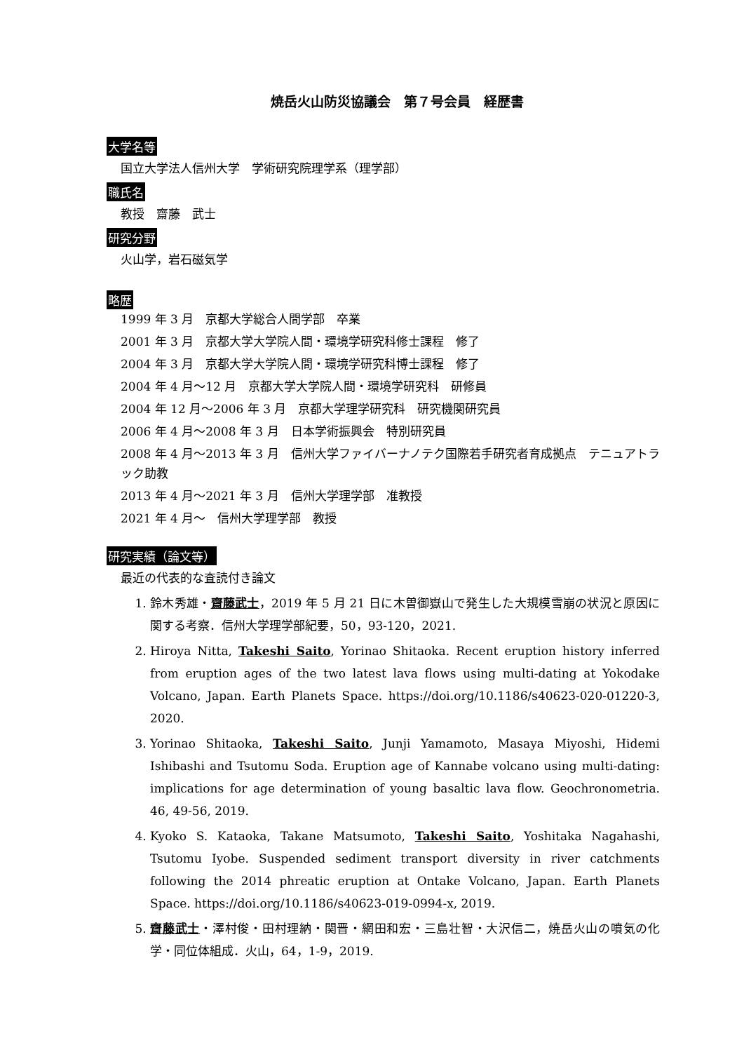焼岳火山防災協議会　第７号会員　経歴書
大学名等
国立大学法人信州大学　学術研究院理学系（理学部）
職氏名
教授　齋藤　武士
研究分野
火山学，岩石磁気学
略歴
1999 年 3 月　京都大学総合人間学部　卒業
2001 年 3 月　京都大学大学院人間・環境学研究科修士課程　修了
2004 年 3 月　京都大学大学院人間・環境学研究科博士課程　修了
2004 年 4 月～12 月　京都大学大学院人間・環境学研究科　研修員
2004 年 12 月～2006 年 3 月　京都大学理学研究科　研究機関研究員
2006 年 4 月～2008 年 3 月　日本学術振興会　特別研究員
2008 年 4 月～2013 年 3 月　信州大学ファイバーナノテク国際若手研究者育成拠点　テニュアトラック助教
2013 年 4 月～2021 年 3 月　信州大学理学部　准教授
2021 年 4 月～　信州大学理学部　教授
研究実績（論文等）
最近の代表的な査読付き論文
1. 鈴木秀雄・齋藤武士，2019 年 5 月 21 日に木曽御嶽山で発生した大規模雪崩の状況と原因に関する考察．信州大学理学部紀要，50，93-120，2021.
2. Hiroya Nitta, Takeshi Saito, Yorinao Shitaoka. Recent eruption history inferred from eruption ages of the two latest lava flows using multi-dating at Yokodake Volcano, Japan. Earth Planets Space. https://doi.org/10.1186/s40623-020-01220-3, 2020.
3. Yorinao Shitaoka, Takeshi Saito, Junji Yamamoto, Masaya Miyoshi, Hidemi Ishibashi and Tsutomu Soda. Eruption age of Kannabe volcano using multi-dating: implications for age determination of young basaltic lava flow. Geochronometria. 46, 49-56, 2019.
4. Kyoko S. Kataoka, Takane Matsumoto, Takeshi Saito, Yoshitaka Nagahashi, Tsutomu Iyobe. Suspended sediment transport diversity in river catchments following the 2014 phreatic eruption at Ontake Volcano, Japan. Earth Planets Space. https://doi.org/10.1186/s40623-019-0994-x, 2019.
5. 齋藤武士・澤村俊・田村理納・関晋・網田和宏・三島壮智・大沢信二，焼岳火山の噴気の化学・同位体組成．火山，64，1-9，2019.